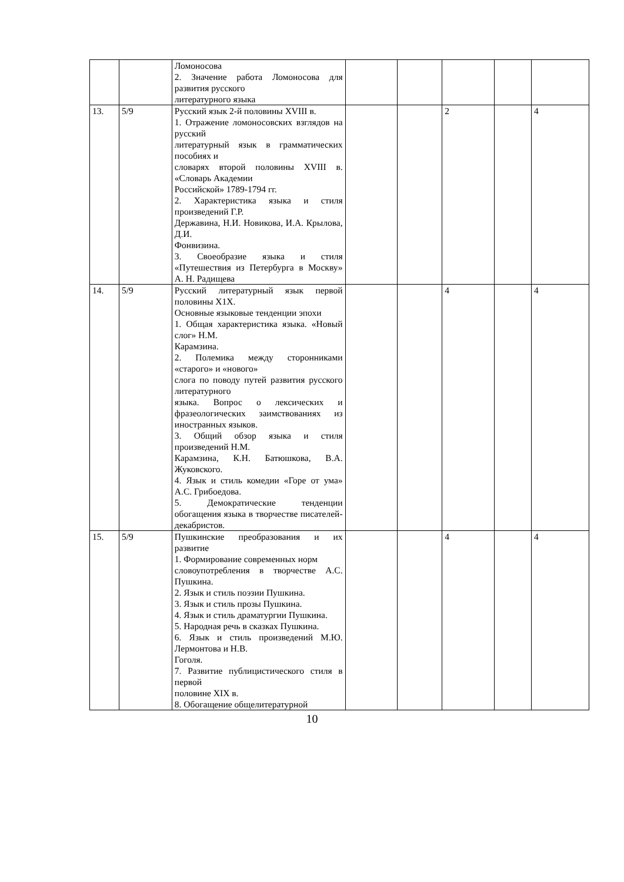| | | Ломоносова 2. Значение работа Ломоносова для развития русского литературного языка | | | | | |
| 13. | 5/9 | Русский язык 2-й половины XVIII в. 1. Отражение ломоносовских взглядов на русский литературный язык в грамматических пособиях и словарях второй половины XVIII в. «Словарь Академии Российской» 1789-1794 гг. 2. Характеристика языка и стиля произведений Г.Р. Державина, Н.И. Новикова, И.А. Крылова, Д.И. Фонвизина. 3. Своеобразие языка и стиля «Путешествия из Петербурга в Москву» А. Н. Радищева | | | 2 | | 4 |
| 14. | 5/9 | Русский литературный язык первой половины Х1Х. Основные языковые тенденции эпохи 1. Общая характеристика языка. «Новый слог» Н.М. Карамзина. 2. Полемика между сторонниками «старого» и «нового» слога по поводу путей развития русского литературного языка. Вопрос о лексических и фразеологических заимствованиях из иностранных языков. 3. Общий обзор языка и стиля произведений Н.М. Карамзина, К.Н. Батюшкова, В.А. Жуковского. 4. Язык и стиль комедии «Горе от ума» А.С. Грибоедова. 5. Демократические тенденции обогащения языка в творчестве писателей-декабристов. | | | 4 | | 4 |
| 15. | 5/9 | Пушкинские преобразования и их развитие 1. Формирование современных норм словоупотребления в творчестве А.С. Пушкина. 2. Язык и стиль поэзии Пушкина. 3. Язык и стиль прозы Пушкина. 4. Язык и стиль драматургии Пушкина. 5. Народная речь в сказках Пушкина. 6. Язык и стиль произведений М.Ю. Лермонтова и Н.В. Гоголя. 7. Развитие публицистического стиля в первой половине XIX в. 8. Обогащение общелитературной | | | 4 | | 4 |
10